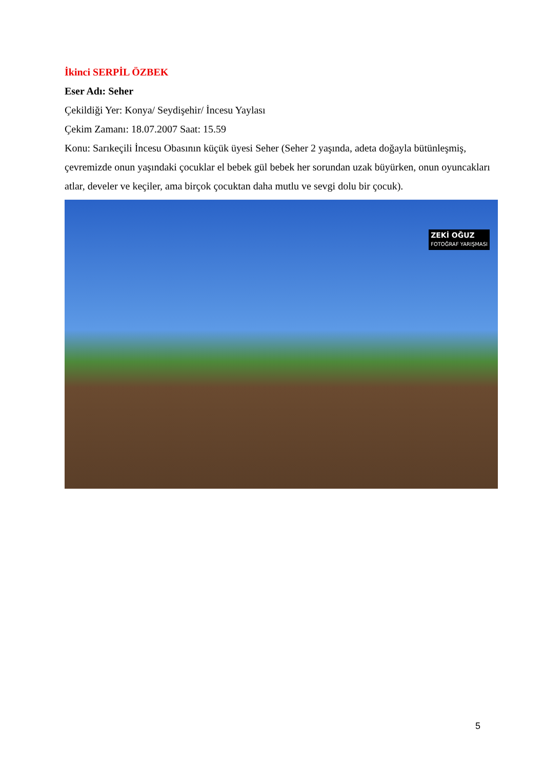İkinci SERPİL ÖZBEK
Eser Adı: Seher
Çekildiği Yer: Konya/ Seydişehir/ İncesu Yaylası
Çekim Zamanı: 18.07.2007 Saat: 15.59
Konu: Sarıkeçili İncesu Obasının küçük üyesi Seher (Seher 2 yaşında, adeta doğayla bütünleşmiş, çevremizde onun yaşındaki çocuklar el bebek gül bebek her sorundan uzak büyürken, onun oyuncakları atlar, develer ve keçiler, ama birçok çocuktan daha mutlu ve sevgi dolu bir çocuk).
ZEKİ OĞUZ
FOTOĞRAF YARIŞMASI
5